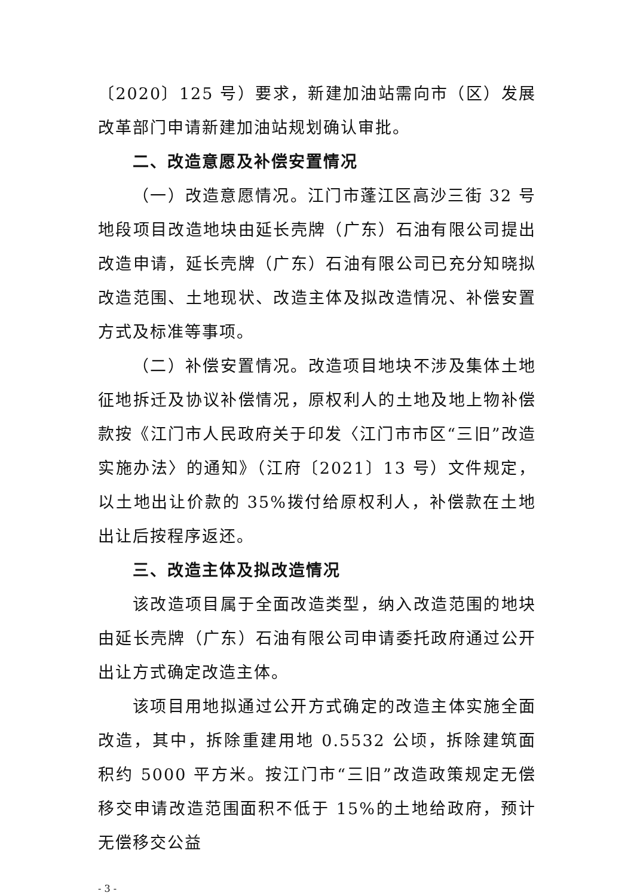〔2020〕125 号）要求，新建加油站需向市（区）发展改革部门申请新建加油站规划确认审批。
二、改造意愿及补偿安置情况
（一）改造意愿情况。江门市蓬江区高沙三街 32 号地段项目改造地块由延长壳牌（广东）石油有限公司提出改造申请，延长壳牌（广东）石油有限公司已充分知晓拟改造范围、土地现状、改造主体及拟改造情况、补偿安置方式及标准等事项。
（二）补偿安置情况。改造项目地块不涉及集体土地征地拆迁及协议补偿情况，原权利人的土地及地上物补偿款按《江门市人民政府关于印发〈江门市市区“三旧”改造实施办法〉的通知》（江府〔2021〕13 号）文件规定，以土地出让价款的 35%拨付给原权利人，补偿款在土地出让后按程序返还。
三、改造主体及拟改造情况
该改造项目属于全面改造类型，纳入改造范围的地块由延长壳牌（广东）石油有限公司申请委托政府通过公开出让方式确定改造主体。
该项目用地拟通过公开方式确定的改造主体实施全面改造，其中，拆除重建用地 0.5532 公顷，拆除建筑面积约 5000 平方米。按江门市“三旧”改造政策规定无偿移交申请改造范围面积不低于 15%的土地给政府，预计无偿移交公益
- 3 -